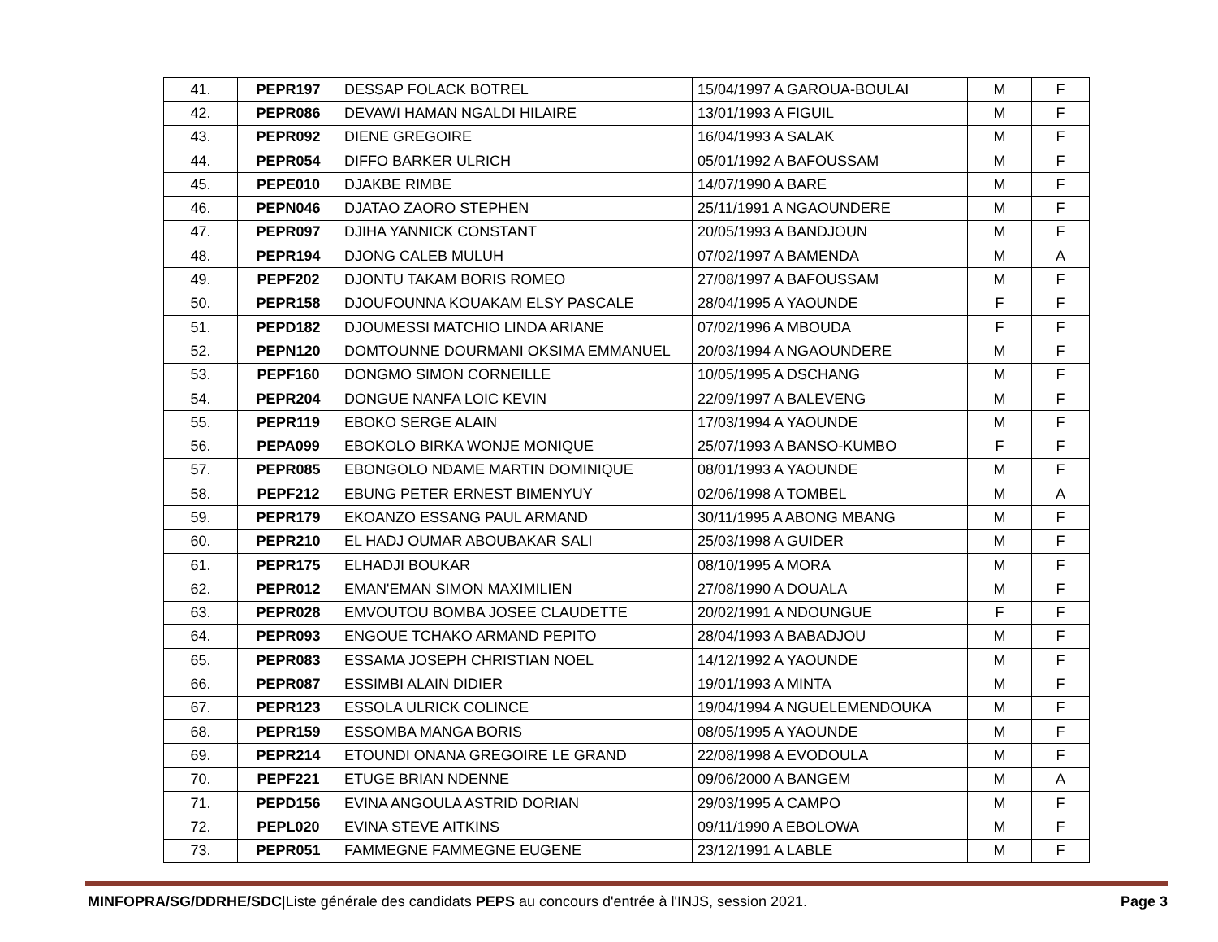| 41. | PEPR197 | DESSAP FOLACK BOTREL | 15/04/1997 A GAROUA-BOULAI | M | F |
| 42. | PEPR086 | DEVAWI HAMAN NGALDI HILAIRE | 13/01/1993 A FIGUIL | M | F |
| 43. | PEPR092 | DIENE GREGOIRE | 16/04/1993 A SALAK | M | F |
| 44. | PEPR054 | DIFFO BARKER ULRICH | 05/01/1992 A BAFOUSSAM | M | F |
| 45. | PEPE010 | DJAKBE RIMBE | 14/07/1990 A BARE | M | F |
| 46. | PEPN046 | DJATAO ZAORO STEPHEN | 25/11/1991 A NGAOUNDERE | M | F |
| 47. | PEPR097 | DJIHA YANNICK CONSTANT | 20/05/1993 A BANDJOUN | M | F |
| 48. | PEPR194 | DJONG CALEB MULUH | 07/02/1997 A BAMENDA | M | A |
| 49. | PEPF202 | DJONTU TAKAM BORIS ROMEO | 27/08/1997 A BAFOUSSAM | M | F |
| 50. | PEPR158 | DJOUFOUNNA KOUAKAM ELSY PASCALE | 28/04/1995 A YAOUNDE | F | F |
| 51. | PEPD182 | DJOUMESSI MATCHIO LINDA ARIANE | 07/02/1996 A MBOUDA | F | F |
| 52. | PEPN120 | DOMTOUNNE DOURMANI OKSIMA EMMANUEL | 20/03/1994 A NGAOUNDERE | M | F |
| 53. | PEPF160 | DONGMO SIMON CORNEILLE | 10/05/1995 A DSCHANG | M | F |
| 54. | PEPR204 | DONGUE NANFA LOIC KEVIN | 22/09/1997 A BALEVENG | M | F |
| 55. | PEPR119 | EBOKO SERGE ALAIN | 17/03/1994 A YAOUNDE | M | F |
| 56. | PEPA099 | EBOKOLO BIRKA WONJE MONIQUE | 25/07/1993 A BANSO-KUMBO | F | F |
| 57. | PEPR085 | EBONGOLO NDAME MARTIN DOMINIQUE | 08/01/1993 A YAOUNDE | M | F |
| 58. | PEPF212 | EBUNG PETER ERNEST BIMENYUY | 02/06/1998 A TOMBEL | M | A |
| 59. | PEPR179 | EKOANZO ESSANG PAUL ARMAND | 30/11/1995 A ABONG MBANG | M | F |
| 60. | PEPR210 | EL HADJ OUMAR ABOUBAKAR SALI | 25/03/1998 A GUIDER | M | F |
| 61. | PEPR175 | ELHADJI BOUKAR | 08/10/1995 A MORA | M | F |
| 62. | PEPR012 | EMAN'EMAN SIMON MAXIMILIEN | 27/08/1990 A DOUALA | M | F |
| 63. | PEPR028 | EMVOUTOU BOMBA JOSEE CLAUDETTE | 20/02/1991 A NDOUNGUE | F | F |
| 64. | PEPR093 | ENGOUE TCHAKO ARMAND PEPITO | 28/04/1993 A BABADJOU | M | F |
| 65. | PEPR083 | ESSAMA JOSEPH CHRISTIAN NOEL | 14/12/1992 A YAOUNDE | M | F |
| 66. | PEPR087 | ESSIMBI ALAIN DIDIER | 19/01/1993 A MINTA | M | F |
| 67. | PEPR123 | ESSOLA ULRICK COLINCE | 19/04/1994 A NGUELEMENDOUKA | M | F |
| 68. | PEPR159 | ESSOMBA MANGA BORIS | 08/05/1995 A YAOUNDE | M | F |
| 69. | PEPR214 | ETOUNDI ONANA GREGOIRE LE GRAND | 22/08/1998 A EVODOULA | M | F |
| 70. | PEPF221 | ETUGE BRIAN NDENNE | 09/06/2000 A BANGEM | M | A |
| 71. | PEPD156 | EVINA ANGOULA ASTRID DORIAN | 29/03/1995 A CAMPO | M | F |
| 72. | PEPL020 | EVINA STEVE AITKINS | 09/11/1990 A EBOLOWA | M | F |
| 73. | PEPR051 | FAMMEGNE FAMMEGNE EUGENE | 23/12/1991 A LABLE | M | F |
MINFOPRA/SG/DDRHE/SDC|Liste générale des candidats PEPS au concours d'entrée à l'INJS, session 2021. Page 3